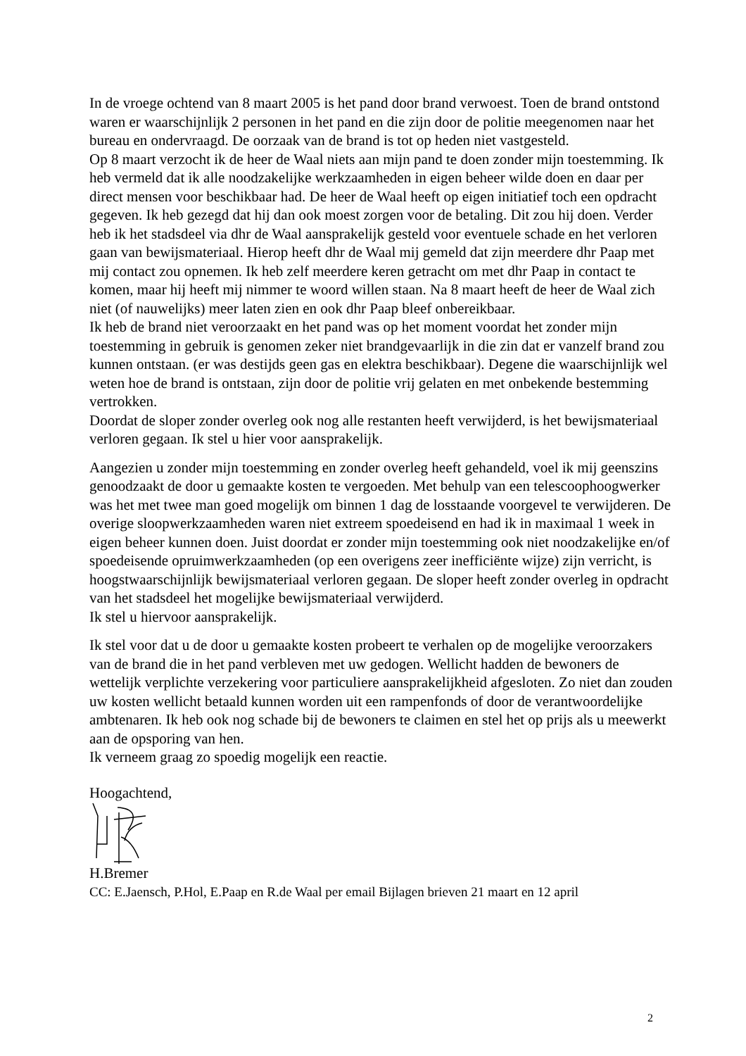In de vroege ochtend van 8 maart 2005 is het pand door brand verwoest. Toen de brand ontstond waren er waarschijnlijk 2 personen in het pand en die zijn door de politie meegenomen naar het bureau en ondervraagd. De oorzaak van de brand is tot op heden niet vastgesteld.
Op 8 maart verzocht ik de heer de Waal niets aan mijn pand te doen zonder mijn toestemming. Ik heb vermeld dat ik alle noodzakelijke werkzaamheden in eigen beheer wilde doen en daar per direct mensen voor beschikbaar had. De heer de Waal heeft op eigen initiatief toch een opdracht gegeven. Ik heb gezegd dat hij dan ook moest zorgen voor de betaling. Dit zou hij doen. Verder heb ik het stadsdeel via dhr de Waal aansprakelijk gesteld voor eventuele schade en het verloren gaan van bewijsmateriaal. Hierop heeft dhr de Waal mij gemeld dat zijn meerdere dhr Paap met mij contact zou opnemen. Ik heb zelf meerdere keren getracht om met dhr Paap in contact te komen, maar hij heeft mij nimmer te woord willen staan. Na 8 maart heeft de heer de Waal zich niet (of nauwelijks) meer laten zien en ook dhr Paap bleef onbereikbaar.
Ik heb de brand niet veroorzaakt en het pand was op het moment voordat het zonder mijn toestemming in gebruik is genomen zeker niet brandgevaarlijk in die zin dat er vanzelf brand zou kunnen ontstaan. (er was destijds geen gas en elektra beschikbaar). Degene die waarschijnlijk wel weten hoe de brand is ontstaan, zijn door de politie vrij gelaten en met onbekende bestemming vertrokken.
Doordat de sloper zonder overleg ook nog alle restanten heeft verwijderd, is het bewijsmateriaal verloren gegaan. Ik stel u hier voor aansprakelijk.
Aangezien u zonder mijn toestemming en zonder overleg heeft gehandeld, voel ik mij geenszins genoodzaakt de door u gemaakte kosten te vergoeden. Met behulp van een telescoophoogwerker was het met twee man goed mogelijk om binnen 1 dag de losstaande voorgevel te verwijderen. De overige sloopwerkzaamheden waren niet extreem spoedeisend en had ik in maximaal 1 week in eigen beheer kunnen doen. Juist doordat er zonder mijn toestemming ook niet noodzakelijke en/of spoedeisende opruimwerkzaamheden (op een overigens zeer inefficiënte wijze) zijn verricht, is hoogstwaarschijnlijk bewijsmateriaal verloren gegaan. De sloper heeft zonder overleg in opdracht van het stadsdeel het mogelijke bewijsmateriaal verwijderd.
Ik stel u hiervoor aansprakelijk.
Ik stel voor dat u de door u gemaakte kosten probeert te verhalen op de mogelijke veroorzakers van de brand die in het pand verbleven met uw gedogen. Wellicht hadden de bewoners de wettelijk verplichte verzekering voor particuliere aansprakelijkheid afgesloten. Zo niet dan zouden uw kosten wellicht betaald kunnen worden uit een rampenfonds of door de verantwoordelijke ambtenaren. Ik heb ook nog schade bij de bewoners te claimen en stel het op prijs als u meewerkt aan de opsporing van hen.
Ik verneem graag zo spoedig mogelijk een reactie.
Hoogachtend,
H.Bremer
CC: E.Jaensch, P.Hol, E.Paap en R.de Waal per email Bijlagen brieven 21 maart en 12 april
2